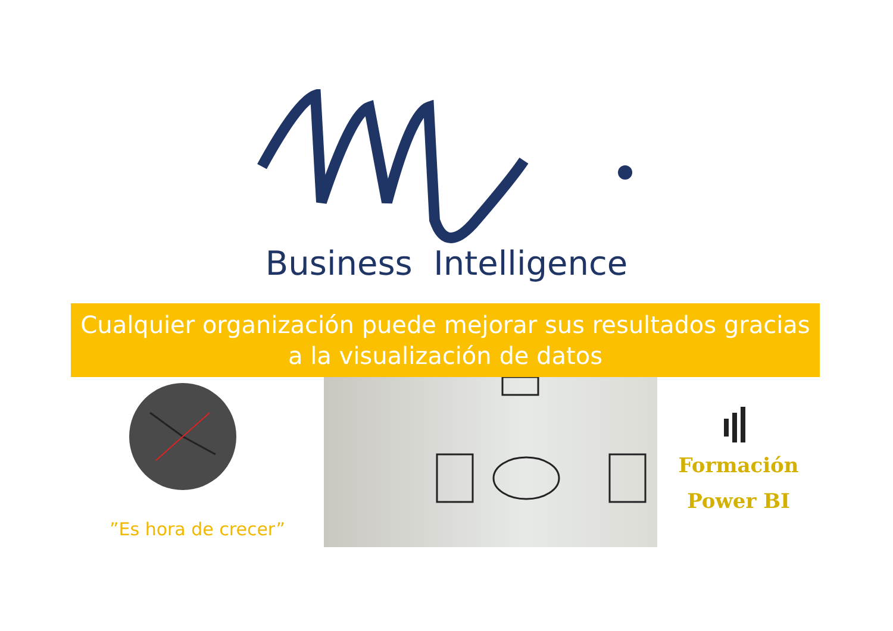Business Intelligence
Cualquier organización puede mejorar sus resultados gracias a la visualización de datos
”Es hora de crecer”
Formación
Power BI